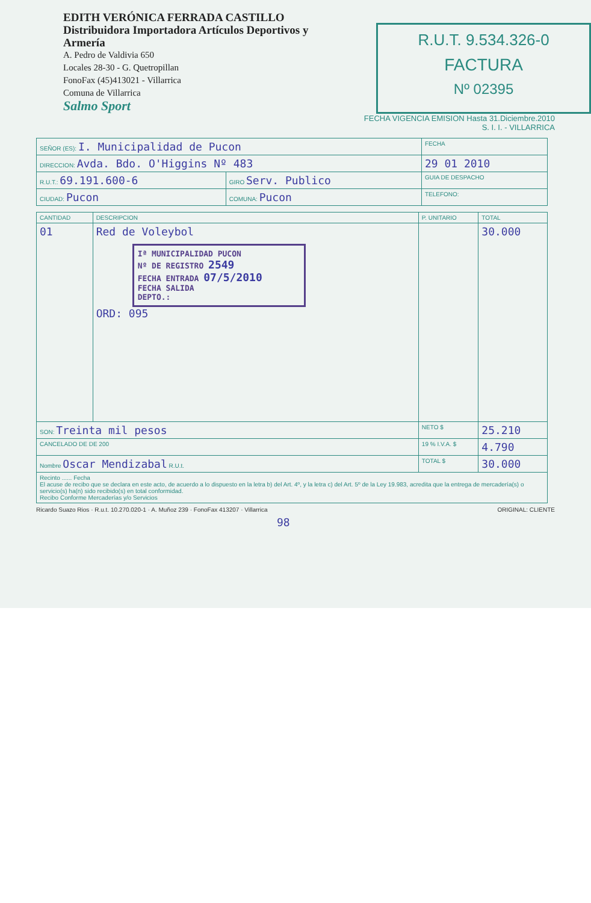EDITH VERÓNICA FERRADA CASTILLO
Distribuidora Importadora Artículos Deportivos y Armería
A. Pedro de Valdivia 650
Locales 28-30 - G. Quetropillan
FonoFax (45)413021 - Villarrica
Comuna de Villarrica
Salmo Sport
R.U.T. 9.534.326-0
FACTURA
Nº 02395
FECHA VIGENCIA EMISION Hasta 31.Diciembre.2010
S. I. I. - VILLARRICA
| SEÑOR (ES): I. Municipalidad de Pucon | | FECHA |
| DIRECCION: Avda. Bdo. O'Higgins Nº 483 | | 29 01 2010 |
| R.U.T.: 69.191.600-6 | GIRO Serv. Publico | GUIA DE DESPACHO |
| CIUDAD: Pucon | COMUNA: Pucon | TELEFONO: |
| CANTIDAD | DESCRIPCION | P. UNITARIO | TOTAL |
| --- | --- | --- | --- |
| 01 | Red de Voleybol Iª MUNICIPALIDAD PUCON Nº DE REGISTRO 2549 FECHA ENTRADA 07/5/2010 FECHA SALIDA DEPTO.: ORD: 095 | | 30.000 |
| SON: Treinta mil pesos | | NETO $ | 25.210 |
| CANCELADO DE DE 200 | | 19 % I.V.A. $ | 4.790 |
| Nombre Oscar Mendizabal R.U.t. | | TOTAL $ | 30.000 |
| Recinto ...... Fecha El acuse de recibo que se declara en este acto, de acuerdo a lo dispuesto en la letra b) del Art. 4º, y la letra c) del Art. 5º de la Ley 19.983, acredita que la entrega de mercadería(s) o servicio(s) ha(n) sido recibido(s) en total conformidad. Recibo Conforme Mercaderías y/o Servicios | | | |
Ricardo Suazo Rios · R.u.t. 10.270.020-1 · A. Muñoz 239 · FonoFax 413207 · Villarrica ORIGINAL: CLIENTE
98